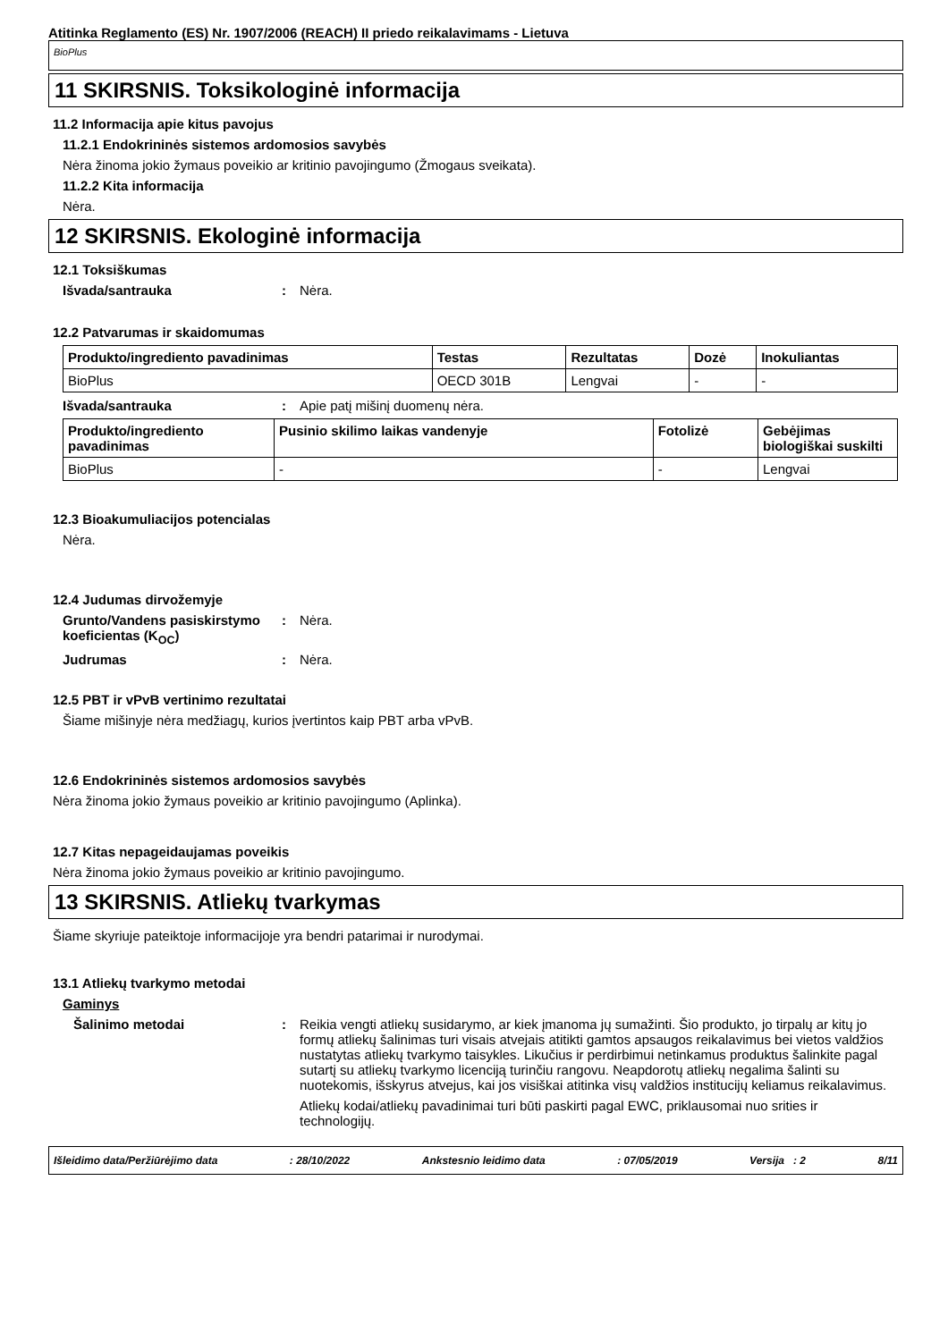Atitinka Reglamento (ES) Nr. 1907/2006 (REACH) II priedo reikalavimams - Lietuva
BioPlus
11 SKIRSNIS. Toksikologinė informacija
11.2 Informacija apie kitus pavojus
11.2.1 Endokrininės sistemos ardomosios savybės
Nėra žinoma jokio žymaus poveikio ar kritinio pavojingumo (Žmogaus sveikata).
11.2.2 Kita informacija
Nėra.
12 SKIRSNIS. Ekologinė informacija
12.1 Toksiškumas
Išvada/santrauka: Nėra.
12.2 Patvarumas ir skaidomumas
| Produkto/ingrediento pavadinimas | Testas | Rezultatas | Dozė | Inokuliantas |
| --- | --- | --- | --- | --- |
| BioPlus | OECD 301B | Lengvai | - | - |
Išvada/santrauka: Apie patį mišinį duomenų nėra.
| Produkto/ingrediento pavadinimas | Pusinio skilimo laikas vandenyje | Fotolizė | Gebėjimas biologiškai suskilti |
| --- | --- | --- | --- |
| BioPlus | - | - | Lengvai |
12.3 Bioakumuliacijos potencialas
Nėra.
12.4 Judumas dirvožemyje
Grunto/Vandens pasiskirstymo koeficientas (K<sub>OC</sub>): Nėra.
Judrumas: Nėra.
12.5 PBT ir vPvB vertinimo rezultatai
Šiame mišinyje nėra medžiagų, kurios įvertintos kaip PBT arba vPvB.
12.6 Endokrininės sistemos ardomosios savybės
Nėra žinoma jokio žymaus poveikio ar kritinio pavojingumo (Aplinka).
12.7 Kitas nepageidaujamas poveikis
Nėra žinoma jokio žymaus poveikio ar kritinio pavojingumo.
13 SKIRSNIS. Atliekų tvarkymas
Šiame skyriuje pateiktoje informacijoje yra bendri patarimai ir nurodymai.
13.1 Atliekų tvarkymo metodai
Gaminys
Šalinimo metodai: Reikia vengti atliekų susidarymo, ar kiek įmanoma jų sumažinti. Šio produkto, jo tirpalų ar kitų jo formų atliekų šalinimas turi visais atvejais atitikti gamtos apsaugos reikalavimus bei vietos valdžios nustatytas atliekų tvarkymo taisykles. Likučius ir perdirbimui netinkamus produktus šalinkite pagal sutartį su atliekų tvarkymo licenciją turinčiu rangovu. Neapdorotų atliekų negalima šalinti su nuotekomis, išskyrus atvejus, kai jos visiškai atitinka visų valdžios institucijų keliamus reikalavimus.
Atliekų kodai/atliekų pavadinimai turi būti paskirti pagal EWC, priklausomai nuo srities ir technologijų.
Išleidimo data/Peržiūrėjimo data: 28/10/2022 Ankstesnio leidimo data: 07/05/2019 Versija : 2 8/11